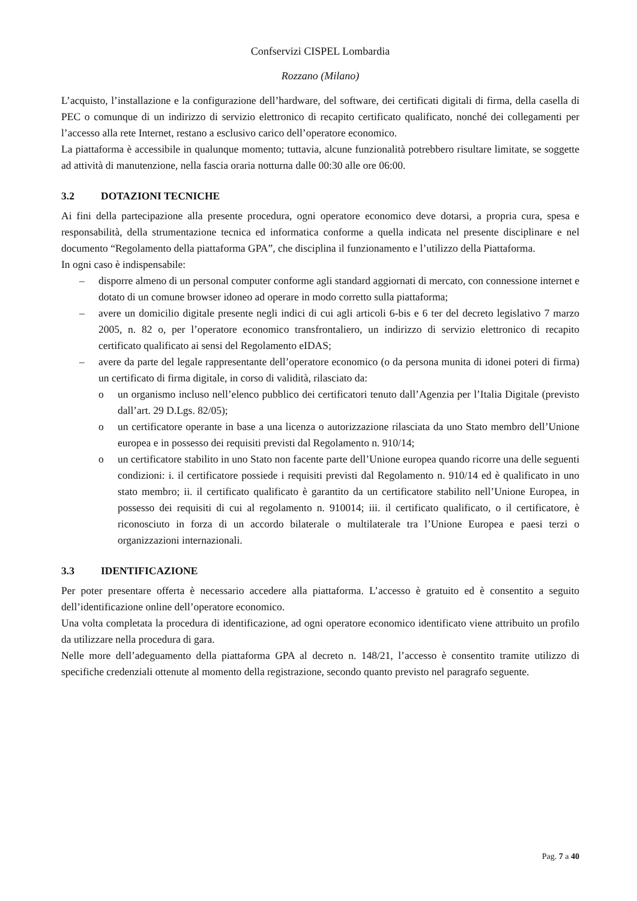Confservizi CISPEL Lombardia
Rozzano (Milano)
L’acquisto, l’installazione e la configurazione dell’hardware, del software, dei certificati digitali di firma, della casella di PEC o comunque di un indirizzo di servizio elettronico di recapito certificato qualificato, nonché dei collegamenti per l’accesso alla rete Internet, restano a esclusivo carico dell’operatore economico.
La piattaforma è accessibile in qualunque momento; tuttavia, alcune funzionalità potrebbero risultare limitate, se soggette ad attività di manutenzione, nella fascia oraria notturna dalle 00:30 alle ore 06:00.
3.2 DOTAZIONI TECNICHE
Ai fini della partecipazione alla presente procedura, ogni operatore economico deve dotarsi, a propria cura, spesa e responsabilità, della strumentazione tecnica ed informatica conforme a quella indicata nel presente disciplinare e nel documento “Regolamento della piattaforma GPA”, che disciplina il funzionamento e l’utilizzo della Piattaforma.
In ogni caso è indispensabile:
– disporre almeno di un personal computer conforme agli standard aggiornati di mercato, con connessione internet e dotato di un comune browser idoneo ad operare in modo corretto sulla piattaforma;
– avere un domicilio digitale presente negli indici di cui agli articoli 6-bis e 6 ter del decreto legislativo 7 marzo 2005, n. 82 o, per l’operatore economico transfrontaliero, un indirizzo di servizio elettronico di recapito certificato qualificato ai sensi del Regolamento eIDAS;
– avere da parte del legale rappresentante dell’operatore economico (o da persona munita di idonei poteri di firma) un certificato di firma digitale, in corso di validità, rilasciato da:
o un organismo incluso nell’elenco pubblico dei certificatori tenuto dall’Agenzia per l’Italia Digitale (previsto dall’art. 29 D.Lgs. 82/05);
o un certificatore operante in base a una licenza o autorizzazione rilasciata da uno Stato membro dell’Unione europea e in possesso dei requisiti previsti dal Regolamento n. 910/14;
o un certificatore stabilito in uno Stato non facente parte dell’Unione europea quando ricorre una delle seguenti condizioni: i. il certificatore possiede i requisiti previsti dal Regolamento n. 910/14 ed è qualificato in uno stato membro; ii. il certificato qualificato è garantito da un certificatore stabilito nell’Unione Europea, in possesso dei requisiti di cui al regolamento n. 910014; iii. il certificato qualificato, o il certificatore, è riconosciuto in forza di un accordo bilaterale o multilaterale tra l’Unione Europea e paesi terzi o organizzazioni internazionali.
3.3 IDENTIFICAZIONE
Per poter presentare offerta è necessario accedere alla piattaforma. L’accesso è gratuito ed è consentito a seguito dell’identificazione online dell’operatore economico.
Una volta completata la procedura di identificazione, ad ogni operatore economico identificato viene attribuito un profilo da utilizzare nella procedura di gara.
Nelle more dell’adeguamento della piattaforma GPA al decreto n. 148/21, l’accesso è consentito tramite utilizzo di specifiche credenziali ottenute al momento della registrazione, secondo quanto previsto nel paragrafo seguente.
Pag. 7 a 40